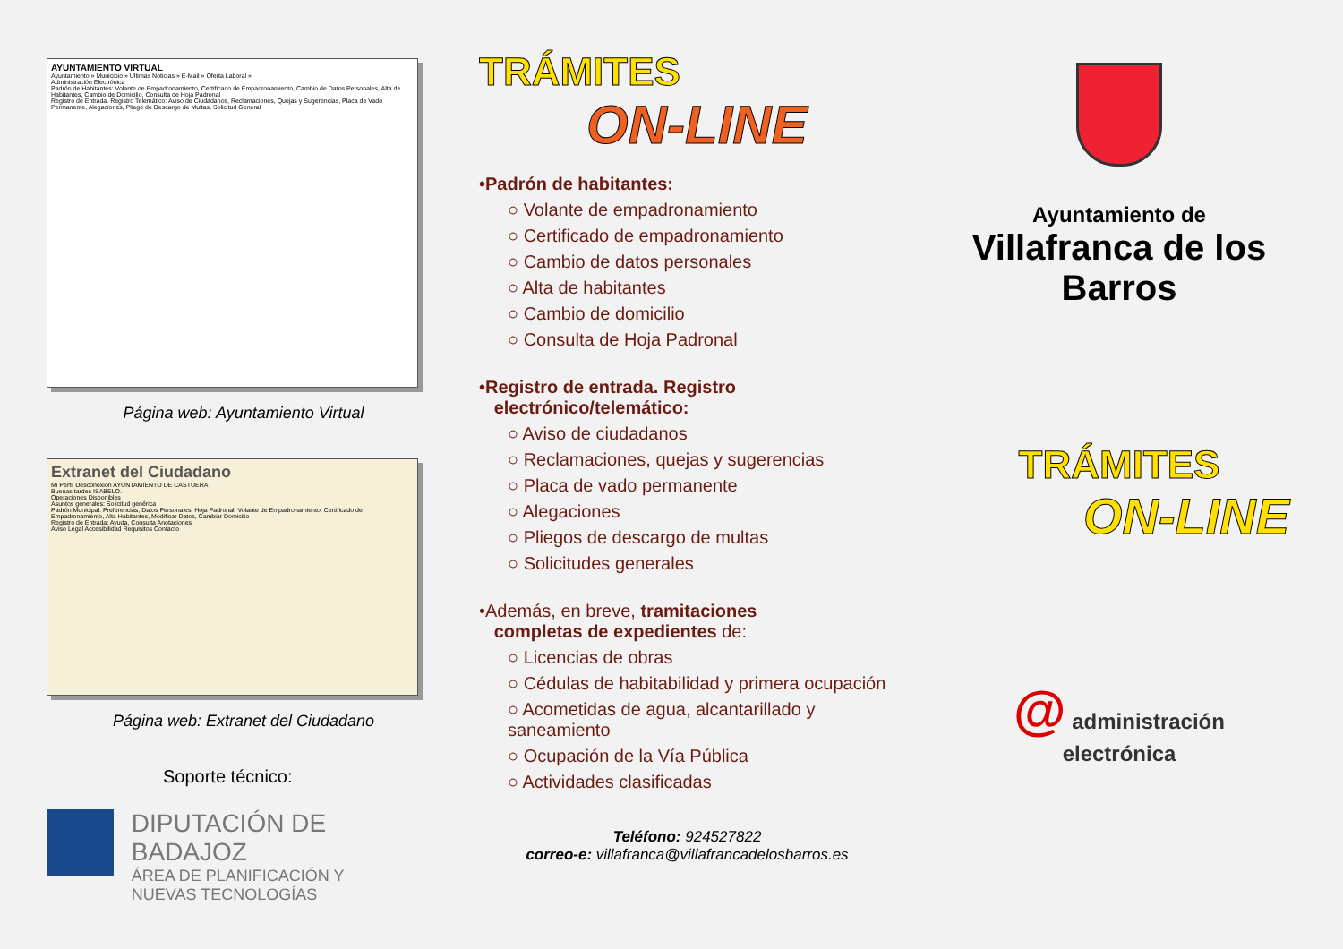AYUNTAMIENTO VIRTUAL
Ayuntamiento » Municipio » Últimas Noticias » E-Mail » Oferta Laboral »
Administración Electrónica
Padrón de Habitantes: Volante de Empadronamiento, Certificado de Empadronamiento, Cambio de Datos Personales, Alta de Habitantes, Cambio de Domicilio, Consulta de Hoja Padronal
Registro de Entrada. Registro Telemático: Aviso de Ciudadanos, Reclamaciones, Quejas y Sugerencias, Placa de Vado Permanente, Alegaciones, Pliego de Descargo de Multas, Solicitud General
Página web: Ayuntamiento Virtual
Extranet del Ciudadano
Mi Perfil Desconexión AYUNTAMIENTO DE CASTUERA
Buenas tardes ISABELO.
Operaciones Disponibles
Asuntos generales: Solicitud genérica
Padrón Municipal: Preferencias, Datos Personales, Hoja Padronal, Volante de Empadronamiento, Certificado de Empadronamiento, Alta Habitantes, Modificar Datos, Cambiar Domicilio
Registro de Entrada: Ayuda, Consulta Anotaciones
Aviso Legal Accesibilidad Requisitos Contacto
Página web: Extranet del Ciudadano
Soporte técnico:
DIPUTACIÓN DE BADAJOZ
ÁREA DE PLANIFICACIÓN Y
NUEVAS TECNOLOGÍAS
TRÁMITES
ON-LINE
•Padrón de habitantes:
○ Volante de empadronamiento
○ Certificado de empadronamiento
○ Cambio de datos personales
○ Alta de habitantes
○ Cambio de domicilio
○ Consulta de Hoja Padronal
•Registro de entrada. Registro
electrónico/telemático:
○ Aviso de ciudadanos
○ Reclamaciones, quejas y sugerencias
○ Placa de vado permanente
○ Alegaciones
○ Pliegos de descargo de multas
○ Solicitudes generales
•Además, en breve, tramitaciones
completas de expedientes de:
○ Licencias de obras
○ Cédulas de habitabilidad y primera ocupación
○ Acometidas de agua, alcantarillado y saneamiento
○ Ocupación de la Vía Pública
○ Actividades clasificadas
Teléfono: 924527822
correo-e: villafranca@villafrancadelosbarros.es
Ayuntamiento de
Villafranca de los
Barros
TRÁMITES
ON-LINE
@ administración
electrónica